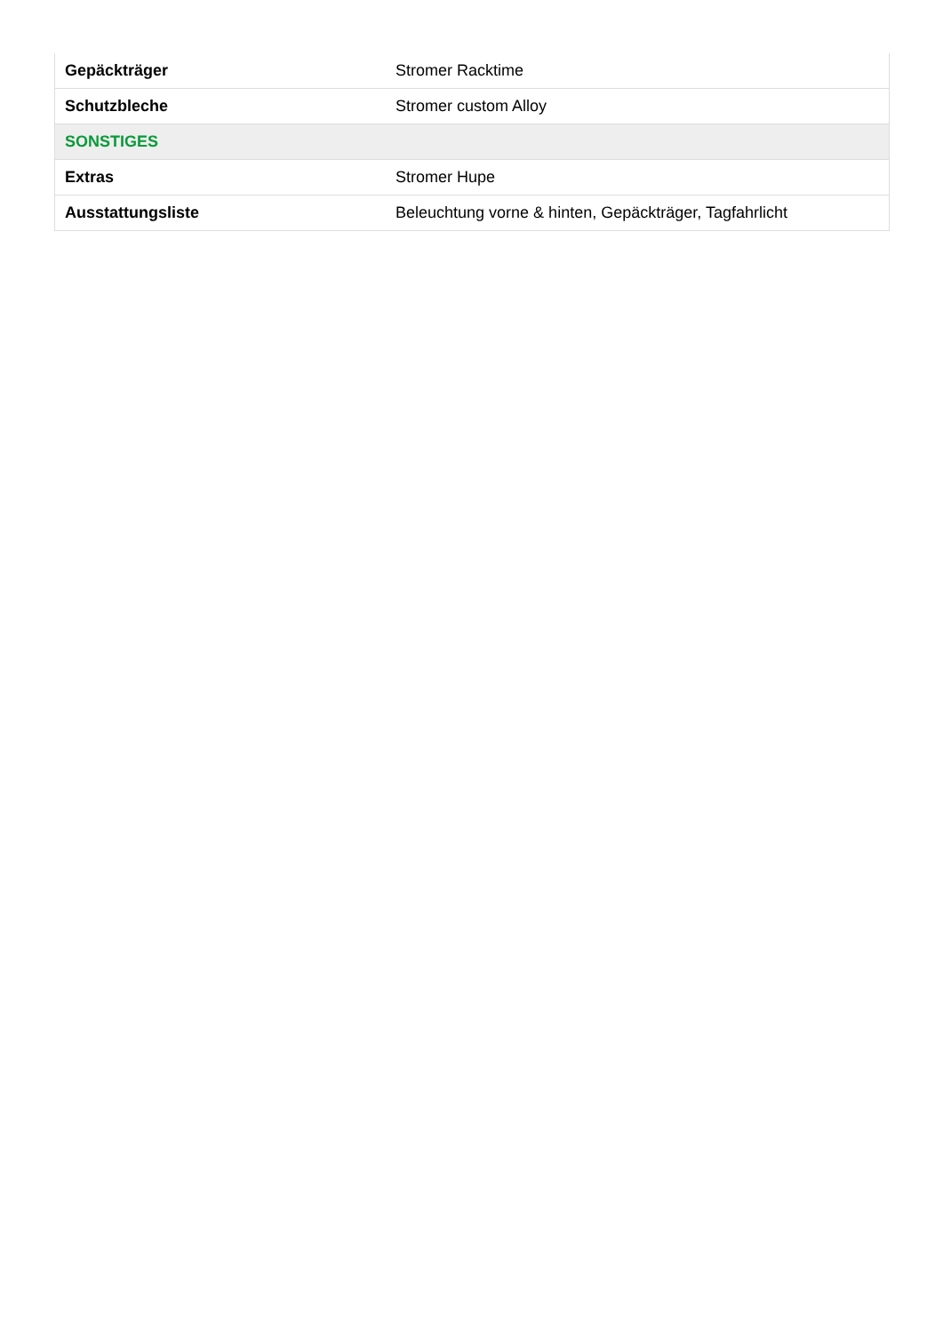| Gepäckträger | Stromer Racktime |
| Schutzbleche | Stromer custom Alloy |
| SONSTIGES | |
| Extras | Stromer Hupe |
| Ausstattungsliste | Beleuchtung vorne & hinten, Gepäckträger, Tagfahrlicht |